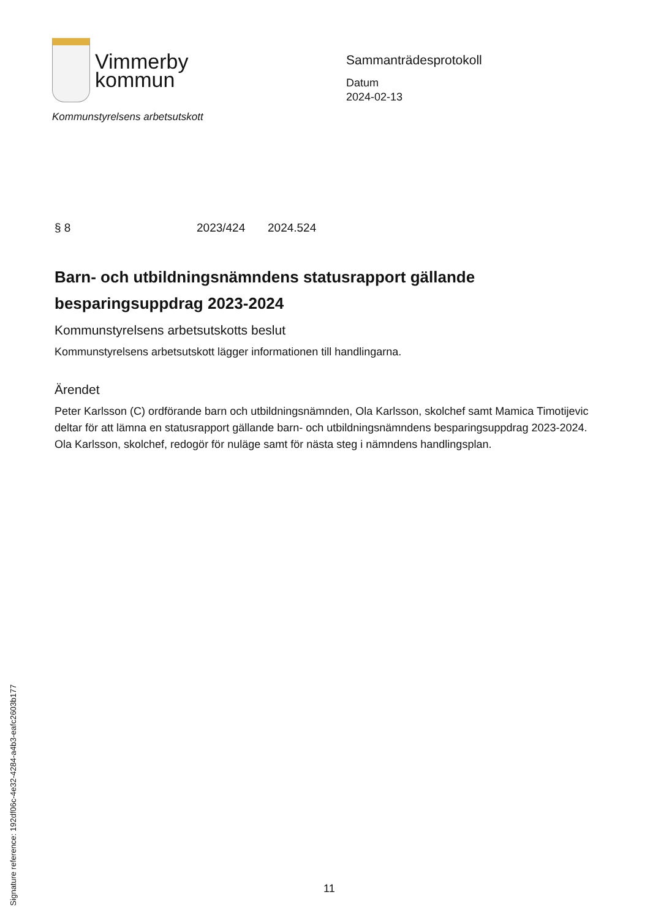Vimmerby
kommun
Kommunstyrelsens arbetsutskott
Sammanträdesprotokoll
Datum
2024-02-13
§ 8 2023/424 2024.524
Barn- och utbildningsnämndens statusrapport gällande besparingsuppdrag 2023-2024
Kommunstyrelsens arbetsutskotts beslut
Kommunstyrelsens arbetsutskott lägger informationen till handlingarna.
Ärendet
Peter Karlsson (C) ordförande barn och utbildningsnämnden, Ola Karlsson, skolchef samt Mamica Timotijevic deltar för att lämna en statusrapport gällande barn- och utbildningsnämndens besparingsuppdrag 2023-2024. Ola Karlsson, skolchef, redogör för nuläge samt för nästa steg i nämndens handlingsplan.
Signature reference: 192df06c-4e32-4284-a4b3-eafc2603b177
11